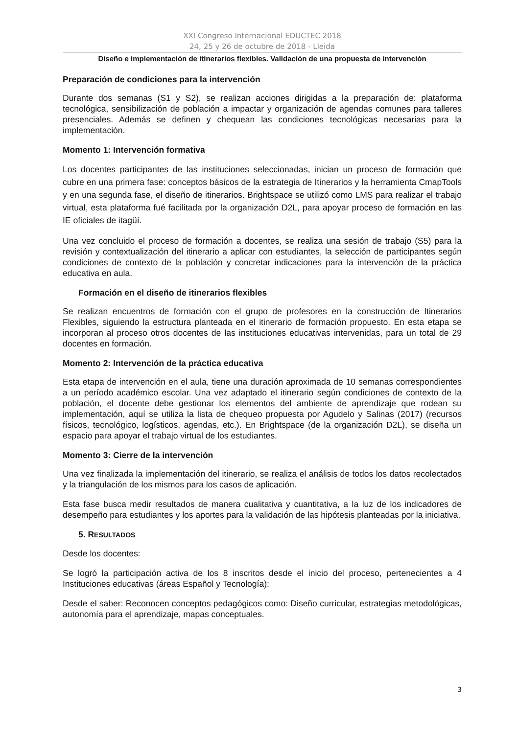XXI Congreso Internacional EDUCTEC 2018
24, 25 y 26 de octubre de 2018 - Lleida
Diseño e implementación de itinerarios flexibles. Validación de una propuesta de intervención
Preparación de condiciones para la intervención
Durante dos semanas (S1 y S2), se realizan acciones dirigidas a la preparación de: plataforma tecnológica, sensibilización de población a impactar y organización de agendas comunes para talleres presenciales. Además se definen y chequean las condiciones tecnológicas necesarias para la implementación.
Momento 1: Intervención formativa
Los docentes participantes de las instituciones seleccionadas, inician un proceso de formación que cubre en una primera fase: conceptos básicos de la estrategia de Itinerarios y la herramienta CmapTools y en una segunda fase, el diseño de itinerarios. Brightspace se utilizó como LMS para realizar el trabajo virtual, esta plataforma fué facilitada por la organización D2L, para apoyar proceso de formación en las IE oficiales de itagüí.
Una vez concluido el proceso de formación a docentes, se realiza una sesión de trabajo (S5) para la revisión y contextualización del itinerario a aplicar con estudiantes, la selección de participantes según condiciones de contexto de la población y concretar indicaciones para la intervención de la práctica educativa en aula.
Formación en el diseño de itinerarios flexibles
Se realizan encuentros de formación con el grupo de profesores en la construcción de Itinerarios Flexibles, siguiendo la estructura planteada en el itinerario de formación propuesto. En esta etapa se incorporan al proceso otros docentes de las instituciones educativas intervenidas, para un total de 29 docentes en formación.
Momento 2: Intervención de la práctica educativa
Esta etapa de intervención en el aula, tiene una duración aproximada de 10 semanas correspondientes a un período académico escolar. Una vez adaptado el itinerario según condiciones de contexto de la población, el docente debe gestionar los elementos del ambiente de aprendizaje que rodean su implementación, aquí se utiliza la lista de chequeo propuesta por Agudelo y Salinas (2017) (recursos físicos, tecnológico, logísticos, agendas, etc.). En Brightspace (de la organización D2L), se diseña un espacio para apoyar el trabajo virtual de los estudiantes.
Momento 3: Cierre de la intervención
Una vez finalizada la implementación del itinerario, se realiza el análisis de todos los datos recolectados y la triangulación de los mismos para los casos de aplicación.
Esta fase busca medir resultados de manera cualitativa y cuantitativa, a la luz de los indicadores de desempeño para estudiantes y los aportes para la validación de las hipótesis planteadas por la iniciativa.
5. RESULTADOS
Desde los docentes:
Se logró la participación activa de los 8 inscritos desde el inicio del proceso, pertenecientes a 4 Instituciones educativas (áreas Español y Tecnología):
Desde el saber: Reconocen conceptos pedagógicos como: Diseño curricular, estrategias metodológicas, autonomía para el aprendizaje, mapas conceptuales.
3